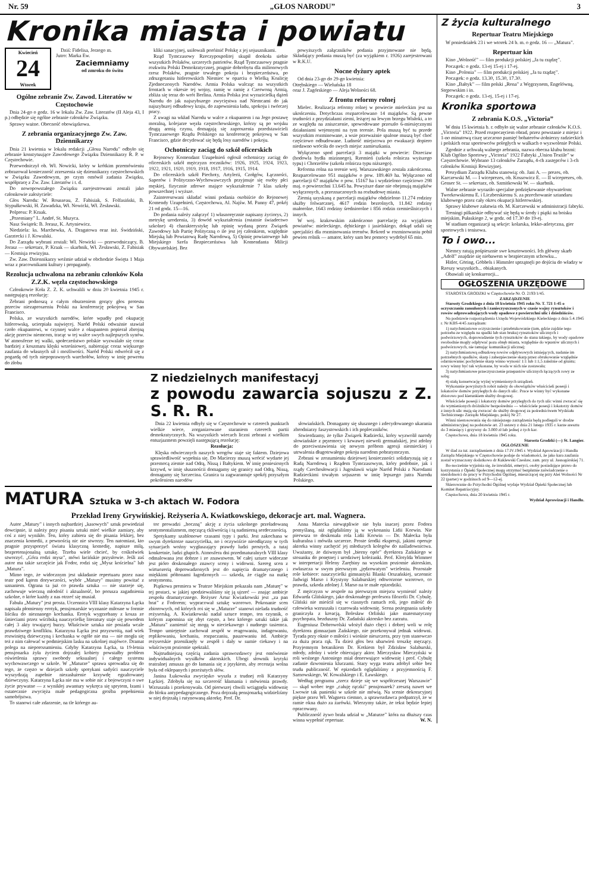Nr. 59 „GŁOS NARODU” 3
Kronika miasta i powiatu
Kwiecień
24
Wtorek
Dziś: Fidelisa, Jerzego m.
Jutro: Marka Ew.
Zaciemniamy
od zmroku do świtu
Ogólne zebranie Zw. Zawod. Literatów w Częstochowie
Dnia 24-go o godz. 16 w lokalu Zw. Zaw. Literatów (II Aleja 43, I p.) odbędzie się ogólne zebranie członków Związku.
Sprawy ważne. Obecność obowiązkowa.
Z zebrania organizacyjnego Zw. Zaw. Dziennikarzy
Dnia 21 kwietnia w lokalu redakcji „Głosu Narodu” odbyło się zebranie konstytuujące Zawodowego Związku Dziennikarzy R. P. w Częstochowie.
Przewodniczył ob. Wł. Nowicki, który w krótkim przemówieniu zobrazował konieczność zrzeszenia się dziennikarzy częstochowskich w Związku Zawodowym, po czym omówił zadania Związku, współpracę z Zw. Zaw. Literatów i t. d.
Do nowopowstałego Związku zarejestrowani zostali jako członkowie założyciele:
Głos Narodu: W. Rousseau, Z. Fabisiak, S. Folfasiński, B. Stypułkowski, H. Zawadzka, Wł. Nowicki, Wł. Zesławski.
Polpress: P. Kraak.
„Przemiany” L. André, St. Mszyca.
Nasz Świątek: B. Jorasz, K. Artyniewicz.
Niedziela: ks. Marchewka, A. Dragatowa oraz inż. Świdziński, Garztecki i J. Kowalski.
Do Zarządu wybrani zostali: Wł. Nowicki — przewodniczący, B. Jorasz — sekretarz, P. Kraak — skarbnik, Wł. Zesławski, Z. Fabisiak — Komisja rewizyjna.
Zw. Zaw. Dziennikarzy weźmie udział w obchodzie Święta 1 Maja wraz z pracownikami kultury i propagandy.
Rezolucja uchwalona na zebraniu członków Koła Z.Z.K. węzła częstochowskiego
Członkowie Koła Z. Z. K. uchwalili w dniu 20 kwietnia 1945 r. następującą rezolucję:
Zebrani podnoszą z całym oburzeniem gorący głos protestu przeciw niezaproszeniu Polski na konferencję pokojową w San Francisco.
Polska, ze wszystkich narodów, które wpadły pod okupację hitlerowską, ucierpiała najwięcej. Naród Polski odważnie stawiał czoło okupantowi, w czynnej walce z okupantem popierał zbrojną akcję przeciw niemcom, tracąc w tej walce swych najlepszych synów. W atmosferze tej walki, społeczeństwo polskie wyzwalało się coraz bardziej z koszmaru klęski wrześniowej, nabierając coraz większego zaufania do własnych sił i możliwości. Naród Polski odwrócił się z pogardą od tych niepoprawnych warchołów, którzy w imię powrotu do żłobu
kliki sanacyjnej, usiłowali poróżnić Polskę z jej sojusznikami.
Rząd Tymczasowy Rzeczypospolitej skupił dookoła siebie wszystkich Polaków, szczerych patriotów. Rząd Tymczasowy pragnie rozkwitu Polski Demokratycznej, pragnie dobrobytu dla milionowych rzesz Polaków, pragnie trwałego pokoju i bezpieczeństwa, po zdruzgotaniu hitlerowskich Niemiec w oparciu o Wielką Koalicję Zjednoczonych Narodów. Armia Polska walcząc na wszystkich frontach w okresie tej wojny, ramię w ramię z Czerwoną Armią, zbliża się teraz do wrót Berlina. Armia Polska jest wyrazicielką dążeń Narodu do jak najszybszego zwycięstwa nad Niemcami do jak najszybszej odbudowy kraju, do zapewnienia ładu, spokoju i twórczej pracy.
Z uwagi na wkład Narodu w walce z okupantem i na Jego postawę moralną, kolejarze węzła częstochowskiego, którzy są po wojsku drugą armią czynu, domagają się zaproszenia przedstawicieli Tymczasowego Rządu Polskiego na konferencję pokojową w San Francisco, gdzie decydować się będą losy narodów i pokoju.
Ochotniczy zaciąg do szkół oficerskich
Rejonowy Komendant Uzupełnień ogłosił ochotniczy zaciąg do oficerskich szkół mężczyzn roczników: 1926, 1925, 1924, 1923, 1922, 1921, 1920, 1919, 1918, 1917, 1916, 1915, 1914.
Do oficerskich szkół Piechoty, Artylerii, Czołgów, Łączności, Saperów i Polityczno-Wychowawczych przyjmuje się osoby płci męskiej, fizycznie zdrowe mające wykształcenie 7 klas szkoły powszechnej i wyższe.
Zainteresowani składać winni podania osobiście do Rejonowej Komendy Uzupełnień, Częstochowa, Al. Najśw. M. Panny 47, pokój 21 od godz. 15—16.
Do podania należy załączyć 1) własnoręcznie napisany życiorys, 2) metrykę urodzenia, 3) dowód wykształcenia (ostatnie świadectwo szkolne) 4) charakterystykę lub opinię wydaną przez Związek Zawodowy lub Partię Polityczną o ile jest jej członkiem, względnie Miejską lub Powiatową Radę Narodową, 5) Opinię powiatowego lub Miejskiego Szefa Bezpieczeństwa lub Komendanta Milicji Obywatelskiej. Bez
powyższych załączników podania przyjmowane nie będą. Składający podania muszą być (za wyjątkiem r. 1926) zarejestrowani w R.K.U.
Nocne dyżury aptek
Od dnia 23-go do 29-go kwietnia:
Otrębskiego — Wieluńska 18
oraz J. Zagórskiego — Aleja Wolności 68.
Z frontu reformy rolnej
Mielec. Realizacja reformy rolnej w powiecie mieleckim jest na ukończeniu. Dotychczas rozparcelowano 14 majątków. Są pewne trudności z przydziałami ziemi, leżącej na lewym brzegu Wisłoki, a to ze względu na zniszczenie, spowodowane przeszło 6-miesięcznymi działaniami wojennymi na tym terenie. Pola muszą być tu przede wszystkim rozminowane, a wsie przeważnie spalone muszą być choć częściowo odbudowane. Ludność miejscowa po ewakuacji dopiero niedawno wróciła do swych miejsc zamieszkania.
Wyłączono spod parcelacji 3 majątki w powiecie: Drzeciaw (hodowla bydła mizinnego), Rzemień (szkoła rolnicza wyższego typu) i Chorzelów (szkoła rolnicza typu niższego).
Reforma rolna na terenie woj. Warszawskiego została zakończona. Rozparcelowano 951 majątków o pow. 189.469 ha. Wyłączono od parcelacji 67 majątków o pow. 15167 ha i wydzielono częściowo 298 maj. o powierzchni 13.645 ha. Powyższe dane nie obejmują majątków wyłączonych, a przeznaczonych na rozbudowę miasta.
Ziemią uzyskaną z parcelacji majątków obdzielono 11.274 rodziny służby folwarcznej, 4617 rodzin bezrolnych, 11.842 rodziny małorolne, 1643 rodziny średniorolne i 856 rodzin rzemieślniczych i innych.
W woj. krakowskim zakończono parcelację za wyjątkiem powiatów: mieleckiego, dębickiego i jasielskiego, dokąd udali się specjaliści dla rozminowania terenów. Rekord w rozminowaniu pobił pewien rolnik — amator, który sam bez pomocy wydobył 65 min.
Z niedzielnych manifestacyj
z powodu zawarcia sojuszu z Z. S. R. R.
Dnia 22 kwietnia odbyły się w Częstochowie w czterech punktach wielkie wiece, zorganizowane staraniem czterech partii demokratycznych. Na wszystkich wiecach liczni zebrani z wielkim entuzjazmem powzięli następującą rezolucję:
Rezolucja:
Klęska odwiecznych naszych wrogów staje się faktem. Dziejowa sprawiedliwość wypełnia się. Do Macierzy muszą wrócić wydarte jej przemocą ziemie nad Odrą, Nissą i Bałtykiem. W imię poniesionych krzywd, w imię słusznościi domagamy się granicy nad Odrą, Nissą, domagamy się Szczecina. Granica ta zagwarantuje spokój przyszłym pokoleniom narodów
słowiańskich. Domagamy się słusznego i zdecydowanego ukarania zbrodniarzy faszystowskich i ich popleczników.
Stwierdzamy, że tylko Związek Radziecki, który wyzwolił narody słowiańskie z pęzemocy i krwawej niewoli germańskiej, jest zdolny do przeciwstawienia się nowym próbom agresji niemieckiej i utrwalenia długotrwałego pokoju narodom pobratymczym.
Zebrani w zrozumieniu dziejowej konieczności solidaryzują się z Radą Narodową i Rządem Tymczasowym, który podobnie, jak i rządy Czechosłowacji i Jugosławii wiąże Naród Polski z Narodami Radzieckimi trwałym sojuszem w imię lepszego jutra Narodu Polskiego.
MATURA Sztuka w 3-ch aktach W. Fodora
Przekład Ireny Grywińskiej. Reżyseria A. Kwiatkowskiego, dekoracje art. mal. Wagnera.
Autor „Matury” i innych najbardziej „kasowych” sztuk powiedział dowcipnie, iż należy przy pisaniu sztuki mieć wielkie zamiary, aby coś z niej wynikło. Ten, który zabiera się do pisania lekkiej, bez znaczenia komedii, z pewnością nic nie stworzy. Ten natomiast, kto pragnie przysporzyć światu klasyczną komedię, napisze miłą, bezpretensjonalną sztukę. Trzeba wiele chcieć, by cośkolwiek stworzyć. „Góra rodzi mysz”, mówi łacińskie przysłowie. Jeśli zaś autor ma takie szczęście jak Fodor, rodzi się „Mysz kościelna” lub „Matura”.
Mimo tego, że widocznym jest układanie repertuaru przez nasz teatr pod kątem dorywczości, wybór „Matury” musimy powitać z uznaniem. Ograna ta już co prawda sztuka — nie starzeje się, zachowuje wieczną młodość i aktualność, bo porusza zagadnienia szkolne, o które każdy z nas otrzeć się musiał.
Fabuła „Matury” jest prosta. Uczennica VIII klasy Katarzyna Łącka napisała płomienny erotyk, pensjonarskie wyznanie miłosne w formie liściku do nieznanego kochanka. Erotyk wygrzebany z kosza ze śmieciami przez wścibską nauczycielkę literatury staje się powodem całej 3 akty trwającej burzy. Właściwie sztuka nie posiada wcale prawdziwego konfliktu. Katarzyna Łącka jest przyzwoitą, nad wiek rozwiniętą dziewczyną i kochanka w ogóle nie ma — nie mogła się też z nim całować w podmiejskim lasku na szkolnej majówce. Dramat polega na nieporozumieniu. Gdyby Katarzyna Łącka, ta 19-letnia pensjonarka żyła życiem dojrzałej kobiety powstałby problem oświetlenia sprawy swobody seksualnej i całego systemu wychowawczego w szkole. W „Maturze” sprawa sprowadza się do tego, że często w dziejach szkoły spotykani sadyści nauczyciele wyszydzają zupełnie niezasłużenie krzywdę egzaltowanej dziewczyny. Katarzyna Łącka nie ma w sobie nic z bojowczyni o swe życie prywatne — z wynikłej awantury wykręca się sprytem, łzami i ostatecznie zwycięża małe pedagogiczna groźba popełnienia samobójstwa.
To stanowi całe zdarzenie, na tle którego au-
tor prowadzi „boczną” akcję z życia szkolnego przeładowaną sentymentalizmem, męczącą ckliwością i tą nadmierną serdecznością.
Spotykamy szablonowe czasami typy i parki. Jest zakochana w swym dyrektorze nauczycielka, no i oczywiście nieodłączny w tych sytuacjach woźny wygłaszający prawdy ludzi prostych, a tutaj konkretnie, ludzi głupich. Atmosfera dni przedmaturalnych VIII klasy odmalowana jest dobrze i ze znawstwem. W całej sztuce widoczne jest pióro doskonałego znawcy sceny i widowni. Szereg scen z wirtuozerią doprowadzonych jest do napięcia dramatycznego i miękkimi półtonami łagodzonych — szkoda, że ciągle na nutkę sentymentu.
Piątkowa premiera w Teatrze Miejskim pokazała nam „Maturę” w tej postaci, w jakiej spodziewaliśmy się ją ujrzeć — znając ambicje zespołu dramatycznego. Reżyser Artur Kwiatkowski jest „za pan brat” z Fodorem; wypracował sztukę wzorowo. Pokonanie scen zbiorowych, od których roi się w „Maturze” stanowi nielada trudność reżyserską. A. Kwiatkowski nadał sztuce tempo, ten czynnik, o którym zapomina się zbyt często, a bez którego sztuki takie jak „Matura” zamienić się mogą w nieciekawego i nudnego tasiemca. Tempo umiejętnie zachował zespół w reagowaniu, indagowaniu, replikowaniu, kochaniu, rozpaczaniu, pauzowaniu itd. Ambicje reżyserskie przeniknęły w zespół i dały w sumie ciekawy i na właściwym poziomie spektakl.
Najtrudniejszą częścią zadania sprawozdawcy jest omówienie indywidualnych wysiłków aktorskich. Ubogi słownik krytyki teatralnej zmusza go do łamania się z językiem, aby recenzja wolna była od oklepanych i przeżutych słów.
Janina Łukowska zwycięsko wyszła z trudnej roli Katarzyny Łąckiej. Zdobyła się na szczerość kłamania i mówienia prawdy. Wzruszała i przekonywała. Od pierwszej chwili wciągnęła widownię do bloku antypedagogicznego. Poza dojrzałą pensjonarką widzieliśmy w niej dojrzałą i rutynowaną aktorkę. Prof. Dr.
Anna Matecka niewątpliwie nie była inaczej przez Fodora pomyślaną, niż oglądaliśmy ją w wykonaniu Lidii Korwin. Nie pierwsza to doskonała rola Lidii Korwin — Dr. Małecka była kulturalna i mówiła szczerze. Proste środki ekspresji, jakimi operuje aktorka winny zachęcić jej młodszych kolegów do naśladownictwa. Uważamy, że dziwnym był „bierny opór” dyrektora Zańskiego w stosunku do ponętnej i urodziwej koleżanki. Prof. Klotylda Wimmer w interpretacji Heleny Zarębiny na wysokim poziomie aktorskim, zwłaszcza w swym pierwszym „jędzowatym” wcieleniu. Pozostałe role kobiece: nauczycielki gimnastyki Blanki Orszańskiej, uczennic Jadwigi Marso i Krystyny Salaburskiej odtworzone wzorowo, co prawda, szkoda zdolnej J. Marso na te małe epizodziki.
Z mężczyzn w zespole na pierwszym miejscu wymienić należy Edwarda Glińskiego, jako doskonałego profesora filozofii Dr. Cybulę. Gliński nie mieścił się w ciasnych ramach roli, jego miłość do człowieka wzruszała i czarowała widownię. Scena pożegnania szkoły graniczyła z kreacją. Bolesław Orliński jako matematyczny psychopata, bezduszny Dr. Zadański aktorsko bez zarzutu.
Eugeniusz Dobrowolski włożył dużo chęci i dobrej woli w rolę dyrektora gimnazjum Zańskiego, nie przekonywał jednak widowni. Tyrada przy oknie o miłości i wiośnie nieszczera, przy tym stanowczo za duża praca rąk. Tu dzież głos bez ubarwień troszkę męczący. Przyjemnym botanikiem Dr. Kotkiem był Zdzisław Salaburski, młody, zdolny i wiele obiecujący aktor. Mieczysław Mieczyński w roli woźnego Antoniego miał denerwujące widownię i prof. Cybulę zadanie dzwonienia kluczami. Stary wyga teatru zdobył sobie bez trudu publiczność. W epizodach oglądaliśmy z przyjemnością F. Sarnowskiego, W. Kowalskiego i E. Ławskiego.
Według programu „rzecz dzieje się we współczesnej Warszawie” — skąd wobec tego „całuję rączki” pensjonarek? zresztą nawet we Lwowie tak panienki w szkole nie mówią. Na scenie dekoracyjnej piękne przez Wł. Wagnera ciemno, a sprawozdawca podpatrzył, że w ramie okna dużo za żarówki. Wierzymy także, że tekst będzie lepiej opracowany.
Publiczność żywo brała udział w „Maturze” która na dłuższy czas winna wypełnić repertuar. W. N.
Z życia kulturalnego
Repertuar Teatru Miejskiego
W poniedziałek 23 i we wtorek 24 b. m. o godz. 16 — „Matura”.
Repertuar kin
Kino „Wolność” — film produkcji polskiej „Ja tu rządzę”.
Początek: o godz. 13-ej 15-ej i 17-ej.
Kino „Polonia” — film produkcji polskiej „Ja tu rządzę”.
Początek: o godz. 13.30, 15.30, 17.30.
Kino „Bałtyk” — film polski „Rena” z Węgrzynem, Engelówną, Stępowskim i in.
Początek: o godz. 13-ej, 15-ej i 17-ej.
Kronika sportowa
Z zebrania K.O.S. „Victoria”
W dniu 15 kwietnia b. r. odbyło się walne zebranie członków K.O.S. „Victoria” 1922. Przed rozpoczęciem obrad, przez powstanie z miejsc i 1-no minutową ciszę uczczono pamięć bohaterów-żołnierzy radzieckich i polskich oraz sportowców poległych w walkach o wyzwolenie Polski.
Zgodnie z uchwałą walnego zebrania, nazwa obecna klubu brzmi: Klub Ogólno Sportowy „Victoria” 1922 Fabryki „Union Textile” w Częstochowie. Wybrano 13 członków Zarządu, 4-ch zastępców i 3-ch członków Komisji Rewizyjnej.
Prezydium Zarządu Klubu stanowią: ob. Jani A. — prezes, ob. Karczewski M. — I wiceprezes, ob. Kossowicz E. — II wiceprezes, ob. Genser St. — sekretarz, ob. Szmitkowski W. — skarbnik.
Walne zebranie wyraziło specjalne podziękowanie obywatelom: Tworkowskiemu E. i Liczberskiemu S. za przechowanie sztandaru klubowego przez cały okres okupacji hitlerowskiej.
Sprawy klubowe załatwia ob. M. Karczewski w administracji fabryki.
Treningi piłkarskie odbywać się będą w środy i piątki na boisku miejskim, Pułaskiego 2, w godz. od 17.30 do 19-ej.
W stadium organizacji są sekcje: kolarska, lekko-atletyczna, gier sportowych i tenisowa.
To i owo...
Niemcy ratują pośpiesznie swe kosztowności. Ich główny skarb „Adolf” znajdzie się niebawem w bezpiecznym schowku...
Hitler, Göring, Göbbels i Himmler sprzątnęli po dojściu do władzy w Rzeszy wszystkich... obiakanych.
Obawiali się konkurencji...
OGŁOSZENIA URZĘDOWE
STAROSTA GRODZKI w Częstochowie Nr. O. 2193/1/45.
ZARZĄDZENIE
Starosty Grodzkiego z dnia 18 kwietnia 1945 roku Nr. T. 721 1-45 o oczyszczaniu zamulonych i zanieczyszczonych w czasie wojny rynsztoków i rowów odprowadzających wody opadowe z powierzchni ulic i dziedzińców.
Na podstawie rozporządzenia Urzędu Wojewódzkiego Kieleckiego z dnia 5.4.1945 r. Nr KBS-4/45 zarządzam:
1) natychmiastowe oczyszczenie i przebrukowanie (tam, gdzie zajdzie tego potrzeba ze względu na spadki lub stan bruku) rynsztoków ulicznych i podwórzowych, doprowadzenie tych rynsztoków do stanu takiego, by wody opadowe swobodnie mogły odpływać poza obręb miasta, względnie do wpustów ulicznych i podwórzowych, nie tamując komunikacji ulicznej;
2) natychmiastową odbudowę rowów odpływowych istniejących, nadanie im potrzebnych spadków, skarp i zabezpieczenie skarp przez obrukowanie względnie odarniowanie; pochylenie skarp winno wynosić 1:1 lub 1:1,5 zależnie od gruntu; rowy winny być tak wykonane, by woda w nich nie zostawała;
3) natychmiastowe przeczyszczenie przepustów ulicznych łączących rowy ze sobą;
4) stałą konserwację wyżej wymienionych urządzeń.
Wykonanie powyższych robót należy do obowiązków właścicieli posesji i lokatorów domów przyległych do danych ulic. Prace te winny być wykonane zbiorowo pod kierunkiem służby drogowej.
Właściciele posesji i lokatorzy domów przyległych do tych ulic winni zwracać się do wymienionych dróżników bezpośrednio — właściciele posesji i lokatorzy domów z innych ulic mają się zwracać do służby drogowej za pośrednictwem Wydziału Technicznego Zarządu Miejskiego, pokój Nr 27.
Winni niestosowania się do niniejszego zarządzenia będą podlegali w drodze administracyjnej na podstawie art. 23 ustawy z dnia 21 lutego 1935 r. karze aresztu do 3 miesięcy i grzywny do 3.000 zł lub jednej z tych kar.
Częstochowa, dnia 18 kwietnia 1945 roku.
Starosta Grodzki (—) St. Langier.
OGŁOSZENIE
W ślad za tut. zarządzeniem z dnia 17.IV.1945 r. Wydział Aprowizacji i Handlu Zarządu Miejskiego w Częstochowie podaje do wiadomości, że jako kara zaufania został wyznaczony dodatkowo dr Kuklewski Czesław, zam. przy ul. Jasnogórskiej 71.
Bo-nocześnie wyjaśnia się, że inwalidzi, emeryci, osoby posiadające prawo do korzystania z Opieki Społecznej mogą otrzymać bezpłatnie zaświadczenie o niezdolności do pracy w Przychodni Ogólnej, mieszczącej się przy Alei Wolności Nr 22 (parter) w godzinach od 9—12-ej.
Skierowanie do Przychodni Ogólnej wydaje Wydział Opieki Społecznej lub Komitet Repatriacyjny.
Częstochowa, dnia 20 kwietnia 1945 r.
Wydział Aprowizacji i Handlu.